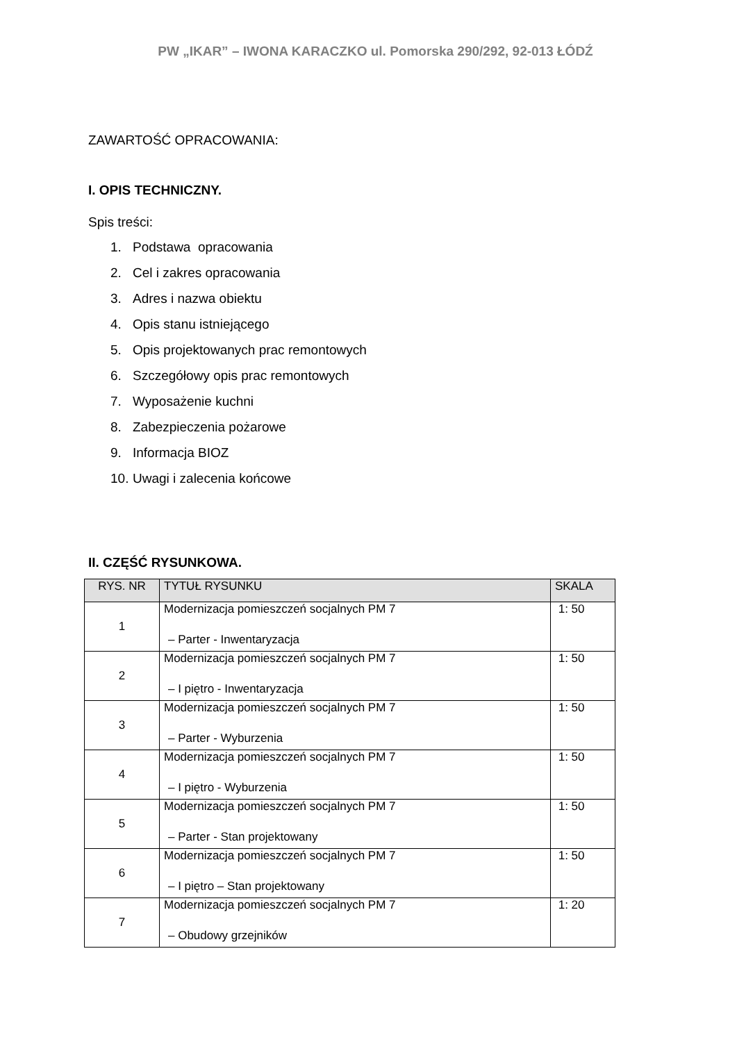PW „IKAR” – IWONA KARACZKO ul. Pomorska 290/292, 92-013 ŁÓDŹ
ZAWARTOŚĆ OPRACOWANIA:
I. OPIS TECHNICZNY.
Spis treści:
1. Podstawa opracowania
2. Cel i zakres opracowania
3. Adres i nazwa obiektu
4. Opis stanu istniejącego
5. Opis projektowanych prac remontowych
6. Szczegółowy opis prac remontowych
7. Wyposażenie kuchni
8. Zabezpieczenia pożarowe
9. Informacja BIOZ
10. Uwagi i zalecenia końcowe
II. CZĘŚĆ RYSUNKOWA.
| RYS. NR | TYTUŁ RYSUNKU | SKALA |
| --- | --- | --- |
| 1 | Modernizacja pomieszczeń socjalnych PM 7 – Parter - Inwentaryzacja | 1: 50 |
| 2 | Modernizacja pomieszczeń socjalnych PM 7 – I piętro - Inwentaryzacja | 1: 50 |
| 3 | Modernizacja pomieszczeń socjalnych PM 7 – Parter - Wyburzenia | 1: 50 |
| 4 | Modernizacja pomieszczeń socjalnych PM 7 – I piętro - Wyburzenia | 1: 50 |
| 5 | Modernizacja pomieszczeń socjalnych PM 7 – Parter - Stan projektowany | 1: 50 |
| 6 | Modernizacja pomieszczeń socjalnych PM 7 – I piętro – Stan projektowany | 1: 50 |
| 7 | Modernizacja pomieszczeń socjalnych PM 7 – Obudowy grzejników | 1: 20 |